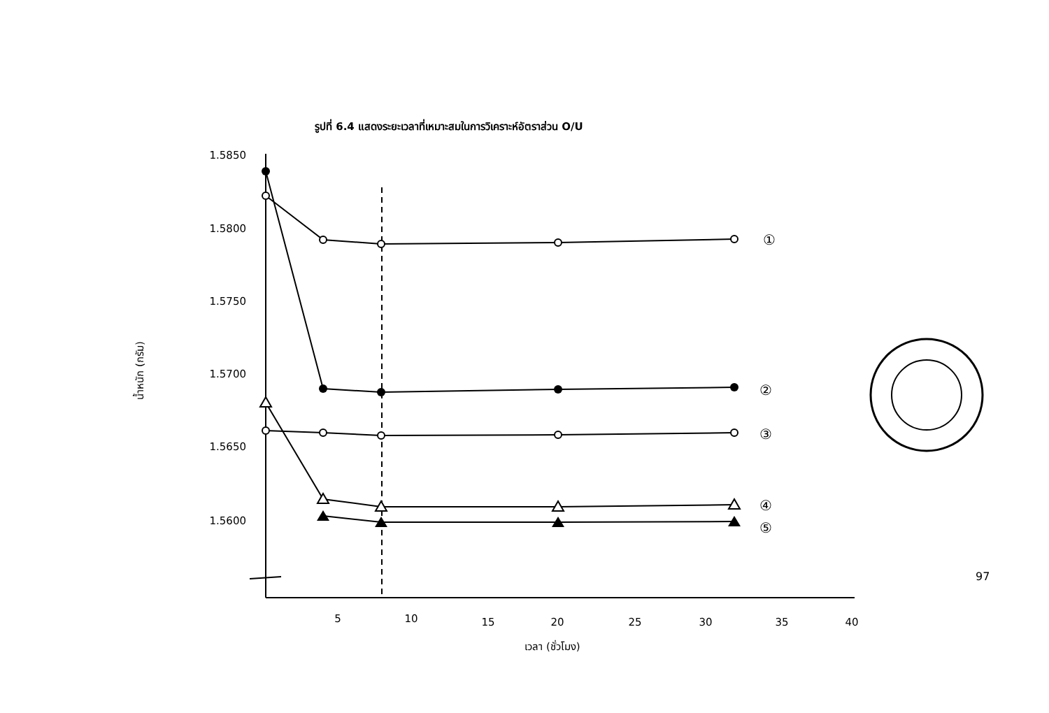รูปที่ 6.4 แสดงระยะเวลาที่เหมาะสมในการวิเคราะห์อัตราส่วน O/U
1.5850
1.5800
1.5750
1.5700
1.5650
1.5600
5
10
15
20
25
30
35
40
เวลา (ชั่วโมง)
①
②
③
④
⑤
น้ำหนัก (กรัม)
97